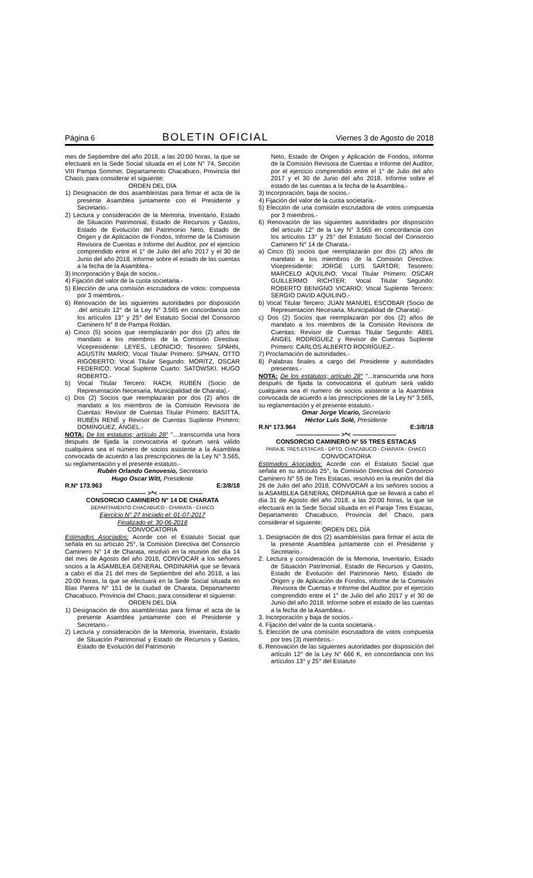Página 6 BOLETIN OFICIAL Viernes 3 de Agosto de 2018
mes de Septiembre del año 2018, a las 20:00 horas, la que se efectuará en la Sede Social situada en el Lote N° 74, Sección VIII Pampa Sommer, Departamento Chacabuco, Provincia del Chaco, para considerar el siguiente:
ORDEN DEL DÏA
1) Designación de dos asambleístas para firmar el acta de la presente Asamblea juntamente con el Presidente y Secretario.-
2) Lectura y consideración de la Memoria, Inventario, Estado de Situación Patrimonial, Estado de Recursos y Gastos, Estado de Evolución del Patrimonio Neto, Estado de Origen y de Aplicación de Fondos, Informe de la Comisión Revisora de Cuentas e Informe del Auditor, por el ejercicio comprendido entre el 1° de Julio del año 2017 y el 30 de Junio del año 2018. Informe sobre el estado de las cuentas a la fecha de la Asamblea.-
3) Incorporación y Baja de socios.-
4) Fijación del valor de la cuota societaria.-
5) Elección de una comisión escrutadora de votos: compuesta por 3 miembros.-
6) Renovación de las siguientes autoridades por disposición .del artículo 12° de la Ley N° 3.565 en concordancia con los artículos 13° y 25° del Estatuto Social del Consorcio Caminero N° 8 de Pampa Roldán.
a) Cinco (5) socios que reemplazarán por dos (2) años de mandato a los miembros de la Comisión Directiva: Vicepresidente: LEYES, LEONICIO; Tesorero: SPAHN, AGUSTÍN MARIO; Vocal Titular Primero: SPHAN, OTTO RIGOBERTO; Vocal Titular Segundo: MORITZ, OSCAR FEDERICO; Vocal Suplente Cuarto: SATOWSKI, HUGO ROBERTO.-
b) Vocal Titular Tercero: RACH, RUBÉN (Socio de Representación Necesaria, Municipalidad de Charata).-
c) Dos (2) Socios que reemplazarán por dos (2) años de mandato a los miembros de la Comisión Revisora de Cuentas: Revisor de Cuentas Titular Primero: BASITTA, RUBÉN RENÉ y Revisor de Cuentas Suplente Primero: DOMÍNGUEZ, ÁNGEL.-
NOTA: De los estatutos; artículo 28° "....transcurrida una hora después de fijada la convocatoria el quórum será válido cualquiera sea el número de socios asistente a la Asamblea convocada de acuerdo a las prescripciones de la Ley N° 3.565, su reglamentación y el presente estatuto.-
Rubén Orlando Genovesio, Secretario
Hugo Oscar Witt, Presidente
R.Nº 173.963 E:3/8/18
——————— >*< ———————
CONSORCIO CAMINERO N° 14 DE CHARATA
DEPARTAMENTO CHACABUCO - CHARATA - CHACO
Ejercicio N° 27 Iniciado el: 01-07-2017
Finalizado el: 30-06-2018
CONVOCATORIA
Estimados Asociados: Acorde con el Estatuto Social que señala en su artículo 25°, la Comisión Directiva del Consorcio Caminero N° 14 de Charata, resolvió en la reunión del día 14 del mes de Agosto del año 2018, CONVOCAR a los señores socios a la ASAMBLEA GENERAL ORDINARIA que se llevará a cabo el día 21 del mes de Septiembre del año 2018, a las 20:00 horas, la que se efectuará en la Sede Social situada en Blas Parera N° 151 de la ciudad de Charata, Departamento Chacabuco, Provincia del Chaco, para considerar el siguiente:
ORDEN DEL DÍA
1) Designación de dos asambleístas para firmar el acta de la presente Asamblea juntamente con el Presidente y Secretario.-
2) Lectura y consideración de la Memoria, Inventario, Estado de Situación Patrimonial y Estado de Recursos y Gastos, Estado de Evolución del Patrimonio
Neto, Estado de Origen y Aplicación de Fondos, informe de la Comisión Revisora de Cuentas e Informe del Auditor, por el ejercicio comprendido entre el 1° de Julio del año 2017 y el 30 de Junio del año 2018. Informe sobre el estado de las cuentas a la fecha de la Asamblea.-
3) Incorporación, baja de socios.-
4) Fijación del valor de la cuota societaria.-
5) Elección de una comisión escrutadora de votos compuesta por 3 miembros.-
6) Renovación de las siguientes autoridades por disposición del artículo 12° de la Ley N° 3.565 en concordancia con los artículos 13° y 25° del Estatuto Social del Consorcio Caminero N° 14 de Charata.-
a) Cinco (5) socios que reemplazarán por dos (2) años de mandato a los miembros de la Comisión Directiva: Vicepresidente: JORGE LUIS SARTOR; Tesorero: MARCELO AQUILINO; Vocal Titular Primero: OSCAR GUILLERMO RICHTER; Vocal Titular Segundo: ROBERTO BENIGNO VICARIO; Vocal Suplente Tercero: SERGIO DAVID AQUILINO.-
b) Vocal Titular Tercero: JUAN MANUEL ESCOBAR (Socio de Representación Necesaria, Municipalidad de Charata).-
c) Dos (2) Socios que reemplazarán por dos (2) años de mandato a los miembros de la Comisión Revisora de Cuentas: Revisor de Cuentas Titular Segundo: ABEL ÁNGEL RODRÍGUEZ y Revisor de Cuentas Suplente Primero: CARLOS ALBERTO RODRÍGUEZ.-
7) Proclamación de autoridades.-
8) Palabras finales a cargo del Presidente y autoridades presentes.-
NOTA: De los estatutos; artículo 28° "...transcurrida una hora después de fijada la convocatoria el quórum será valido cualquiera sea él numero de socios asistente a la Asamblea convocada de acuerdo a las prescripciones de la Ley N° 3.565, su reglamentación y el presente estatuto.-
Omar Jorge Vicario, Secretario
Héctor Luis Solé, Presidente
R.Nº 173.964 E:3/8/18
——————— >*< ———————
CONSORCIO CAMINERO N° 55 TRES ESTACAS
PARAJE TRES ESTACAS - DPTO. CHACABUCO - CHARATA - CHACO
CONVOCATORIA
Estimados Asociados: Acorde con el Estatuto Social que señala en su artículo 25°, la Comisión Directiva del Consorcio Caminero N° 55 de Tres Estacas, resolvió en la reunión del día 26 de Julio del año 2018, CONVOCAR a los señores socios a la ASAMBLEA GENERAL ORDINARIA que se llevará a cabo el día 31 de Agosto del año 2018, a las 20:00 horas, la que se efectuará en la Sede Social situada en el Paraje Tres Estacas, Departamento Chacabuco, Provincia del Chaco, para considerar el siguiente:
ORDEN DEL DÍA
1. Designación de dos (2) asambleístas para firmar el acta de la presente Asamblea juntamente con el Presidente y Secretario.-
2. Lectura y consideración de la Memoria, Inventario, Estado de Situación Patrimonial, Estado de Recursos y Gastos, Estado de Evolución del Patrimonio Neto, Estado de Origen y de Aplicación de Fondos, informe de la Comisión .Revisora de Cuentas e Informe del Auditor, por el ejercicio comprendido entre el 1° de Julio del año 2017 y el 30 de Junio del año 2018. Informe sobre el estado de las cuentas a la fecha de la Asamblea.-
3. Incorporación y baja de socios.-
4. Fijación del valor de la cuota societaria.-
5. Elección de una comisión escrutadora de votos compuesta por tres (3) miembros.-
6. Renovación de las siguientes autoridades por disposición del artículo 12° de la Ley N° 666 K, en concordancia con los artículos 13° y 25° del Estatuto